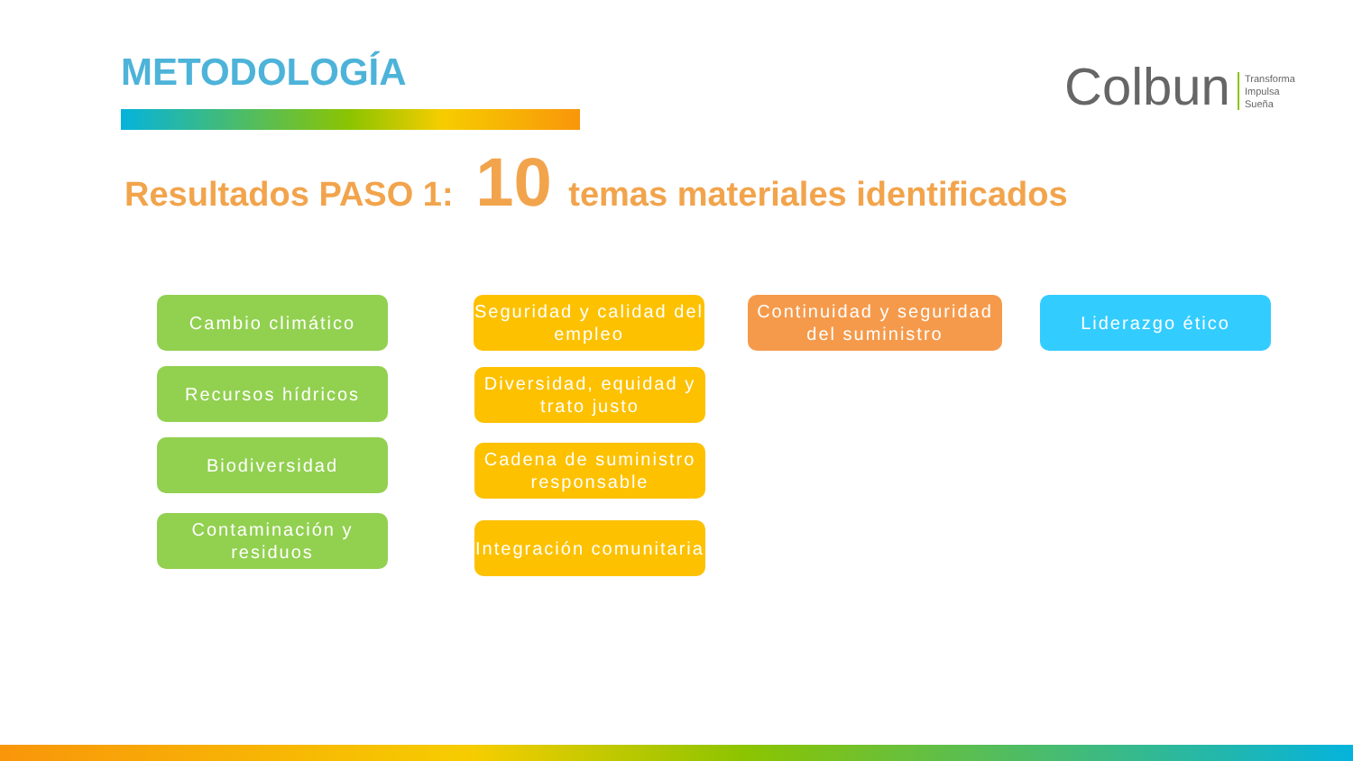METODOLOGÍA Colbun
Transforma
Impulsa
Sueña
Resultados PASO 1: 10 temas materiales identificados
Cambio climático
Recursos hídricos
Biodiversidad
Contaminación y residuos
Seguridad y calidad del empleo
Diversidad, equidad y trato justo
Cadena de suministro responsable
Integración comunitaria
Continuidad y seguridad del suministro
Liderazgo ético